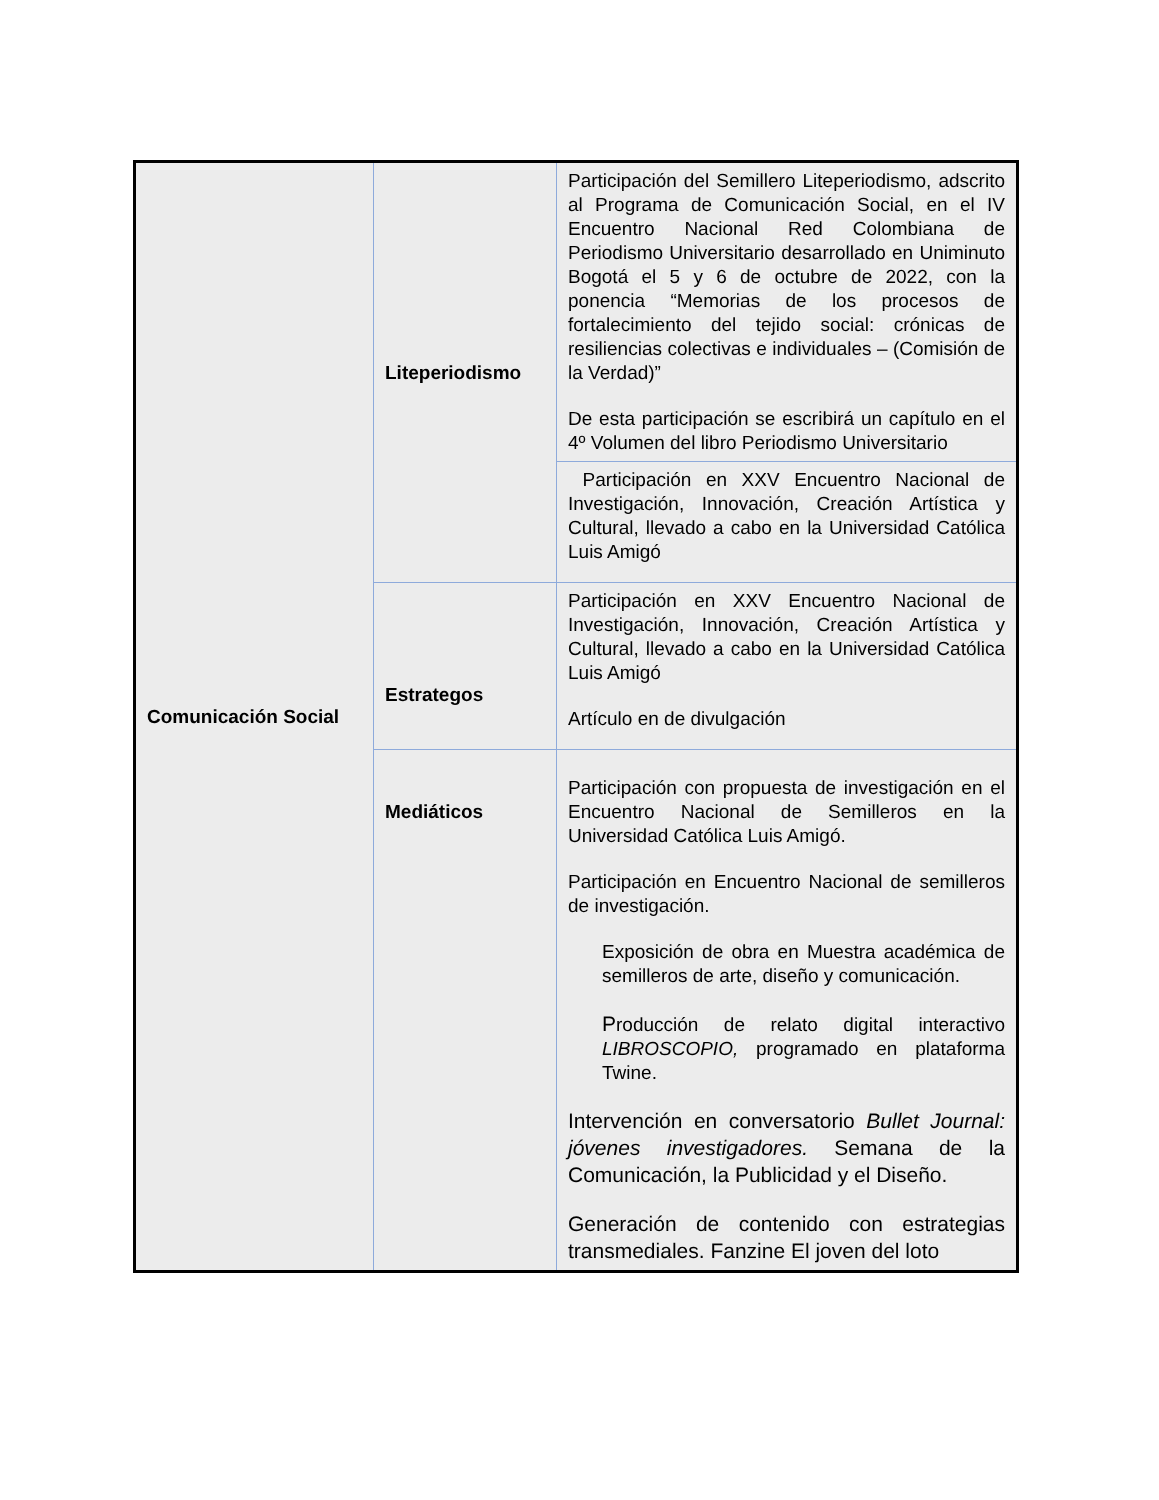| Comunicación Social | Liteperiodismo | Participación del Semillero Liteperiodismo, adscrito al Programa de Comunicación Social, en el IV Encuentro Nacional Red Colombiana de Periodismo Universitario desarrollado en Uniminuto Bogotá el 5 y 6 de octubre de 2022, con la ponencia “Memorias de los procesos de fortalecimiento del tejido social: crónicas de resiliencias colectivas e individuales – (Comisión de la Verdad)” De esta participación se escribirá un capítulo en el 4º Volumen del libro Periodismo Universitario |
| | | Participación en XXV Encuentro Nacional de Investigación, Innovación, Creación Artística y Cultural, llevado a cabo en la Universidad Católica Luis Amigó |
| | Estrategos | Participación en XXV Encuentro Nacional de Investigación, Innovación, Creación Artística y Cultural, llevado a cabo en la Universidad Católica Luis Amigó Artículo en de divulgación |
| | Mediáticos | Participación con propuesta de investigación en el Encuentro Nacional de Semilleros en la Universidad Católica Luis Amigó. Participación en Encuentro Nacional de semilleros de investigación. Exposición de obra en Muestra académica de semilleros de arte, diseño y comunicación. P roducción de relato digital interactivo LIBROSCOPIO, programado en plataforma Twine. Intervención en conversatorio Bullet Journal: jóvenes investigadores. Semana de la Comunicación, la Publicidad y el Diseño. Generación de contenido con estrategias transmediales. Fanzine El joven del loto |